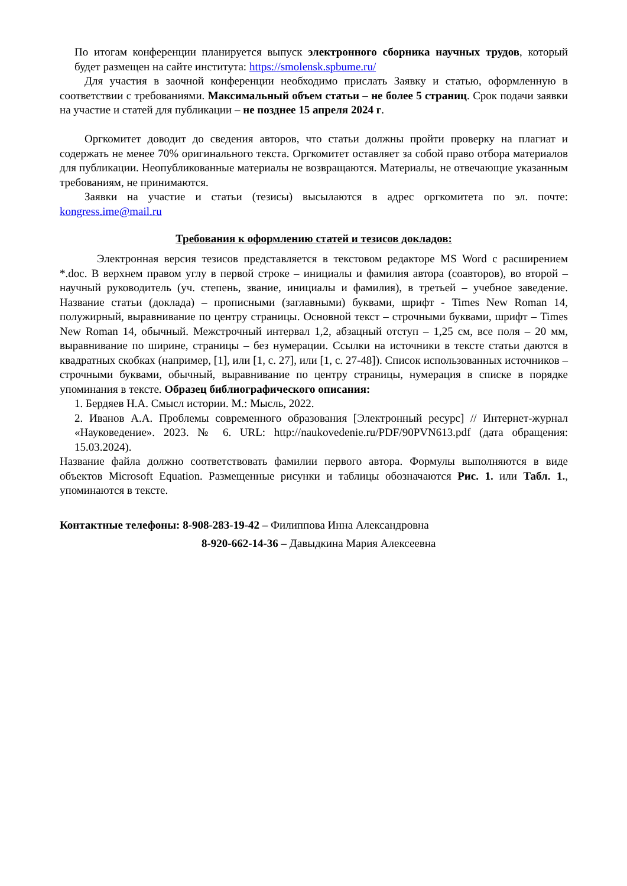По итогам конференции планируется выпуск электронного сборника научных трудов, который будет размещен на сайте института: https://smolensk.spbume.ru/
Для участия в заочной конференции необходимо прислать Заявку и статью, оформленную в соответствии с требованиями. Максимальный объем статьи – не более 5 страниц. Срок подачи заявки на участие и статей для публикации – не позднее 15 апреля 2024 г.
Оргкомитет доводит до сведения авторов, что статьи должны пройти проверку на плагиат и содержать не менее 70% оригинального текста. Оргкомитет оставляет за собой право отбора материалов для публикации. Неопубликованные материалы не возвращаются. Материалы, не отвечающие указанным требованиям, не принимаются.
Заявки на участие и статьи (тезисы) высылаются в адрес оргкомитета по эл. почте: kongress.ime@mail.ru
Требования к оформлению статей и тезисов докладов:
Электронная версия тезисов представляется в текстовом редакторе MS Word с расширением *.doc. В верхнем правом углу в первой строке – инициалы и фамилия автора (соавторов), во второй – научный руководитель (уч. степень, звание, инициалы и фамилия), в третьей – учебное заведение. Название статьи (доклада) – прописными (заглавными) буквами, шрифт - Times New Roman 14, полужирный, выравнивание по центру страницы. Основной текст – строчными буквами, шрифт – Times New Roman 14, обычный. Межстрочный интервал 1,2, абзацный отступ – 1,25 см, все поля – 20 мм, выравнивание по ширине, страницы – без нумерации. Ссылки на источники в тексте статьи даются в квадратных скобках (например, [1], или [1, с. 27], или [1, с. 27-48]). Список использованных источников – строчными буквами, обычный, выравнивание по центру страницы, нумерация в списке в порядке упоминания в тексте. Образец библиографического описания:
1. Бердяев Н.А. Смысл истории. М.: Мысль, 2022.
2. Иванов А.А. Проблемы современного образования [Электронный ресурс] // Интернет-журнал «Науковедение». 2023. № 6. URL: http://naukovedenie.ru/PDF/90PVN613.pdf (дата обращения: 15.03.2024).
Название файла должно соответствовать фамилии первого автора. Формулы выполняются в виде объектов Microsoft Equation. Размещенные рисунки и таблицы обозначаются Рис. 1. или Табл. 1., упоминаются в тексте.
Контактные телефоны: 8-908-283-19-42 – Филиппова Инна Александровна
8-920-662-14-36 – Давыдкина Мария Алексеевна